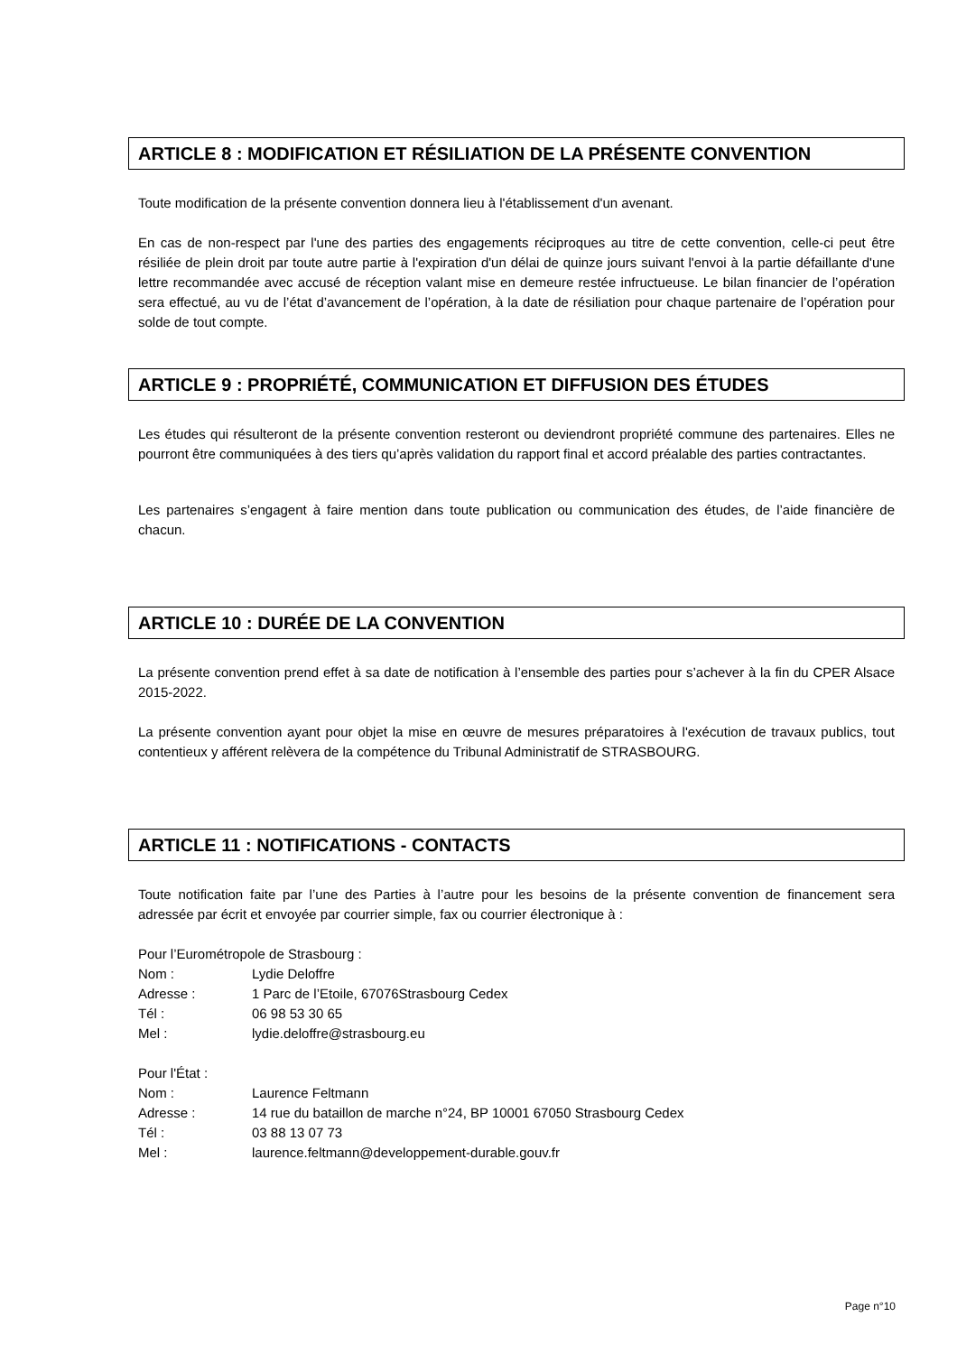ARTICLE 8 : MODIFICATION ET RÉSILIATION DE LA PRÉSENTE CONVENTION
Toute modification de la présente convention donnera lieu à l'établissement d'un avenant.
En cas de non-respect par l'une des parties des engagements réciproques au titre de cette convention, celle-ci peut être résiliée de plein droit par toute autre partie à l'expiration d'un délai de quinze jours suivant l'envoi à la partie défaillante d'une lettre recommandée avec accusé de réception valant mise en demeure restée infructueuse. Le bilan financier de l’opération sera effectué, au vu de l’état d’avancement de l’opération, à la date de résiliation pour chaque partenaire de l’opération pour solde de tout compte.
ARTICLE 9 : PROPRIÉTÉ, COMMUNICATION ET DIFFUSION DES ÉTUDES
Les études qui résulteront de la présente convention resteront ou deviendront propriété commune des partenaires. Elles ne pourront être communiquées à des tiers qu’après validation du rapport final et accord préalable des parties contractantes.
Les partenaires s’engagent à faire mention dans toute publication ou communication des études, de l’aide financière de chacun.
ARTICLE 10 : DURÉE DE LA CONVENTION
La présente convention prend effet à sa date de notification à l’ensemble des parties pour s’achever à la fin du CPER Alsace 2015-2022.
La présente convention ayant pour objet la mise en œuvre de mesures préparatoires à l'exécution de travaux publics, tout contentieux y afférent relèvera de la compétence du Tribunal Administratif de STRASBOURG.
ARTICLE 11 : NOTIFICATIONS - CONTACTS
Toute notification faite par l’une des Parties à l’autre pour les besoins de la présente convention de financement sera adressée par écrit et envoyée par courrier simple, fax ou courrier électronique à :
Pour l’Eurométropole de Strasbourg :
| Nom : | Lydie Deloffre |
| Adresse : | 1 Parc de l’Etoile, 67076Strasbourg Cedex |
| Tél : | 06 98 53 30 65 |
| Mel : | lydie.deloffre@strasbourg.eu |
Pour l'État :
| Nom : | Laurence Feltmann |
| Adresse : | 14 rue du bataillon de marche n°24, BP 10001 67050 Strasbourg Cedex |
| Tél : | 03 88 13 07 73 |
| Mel : | laurence.feltmann@developpement-durable.gouv.fr |
Page n°10